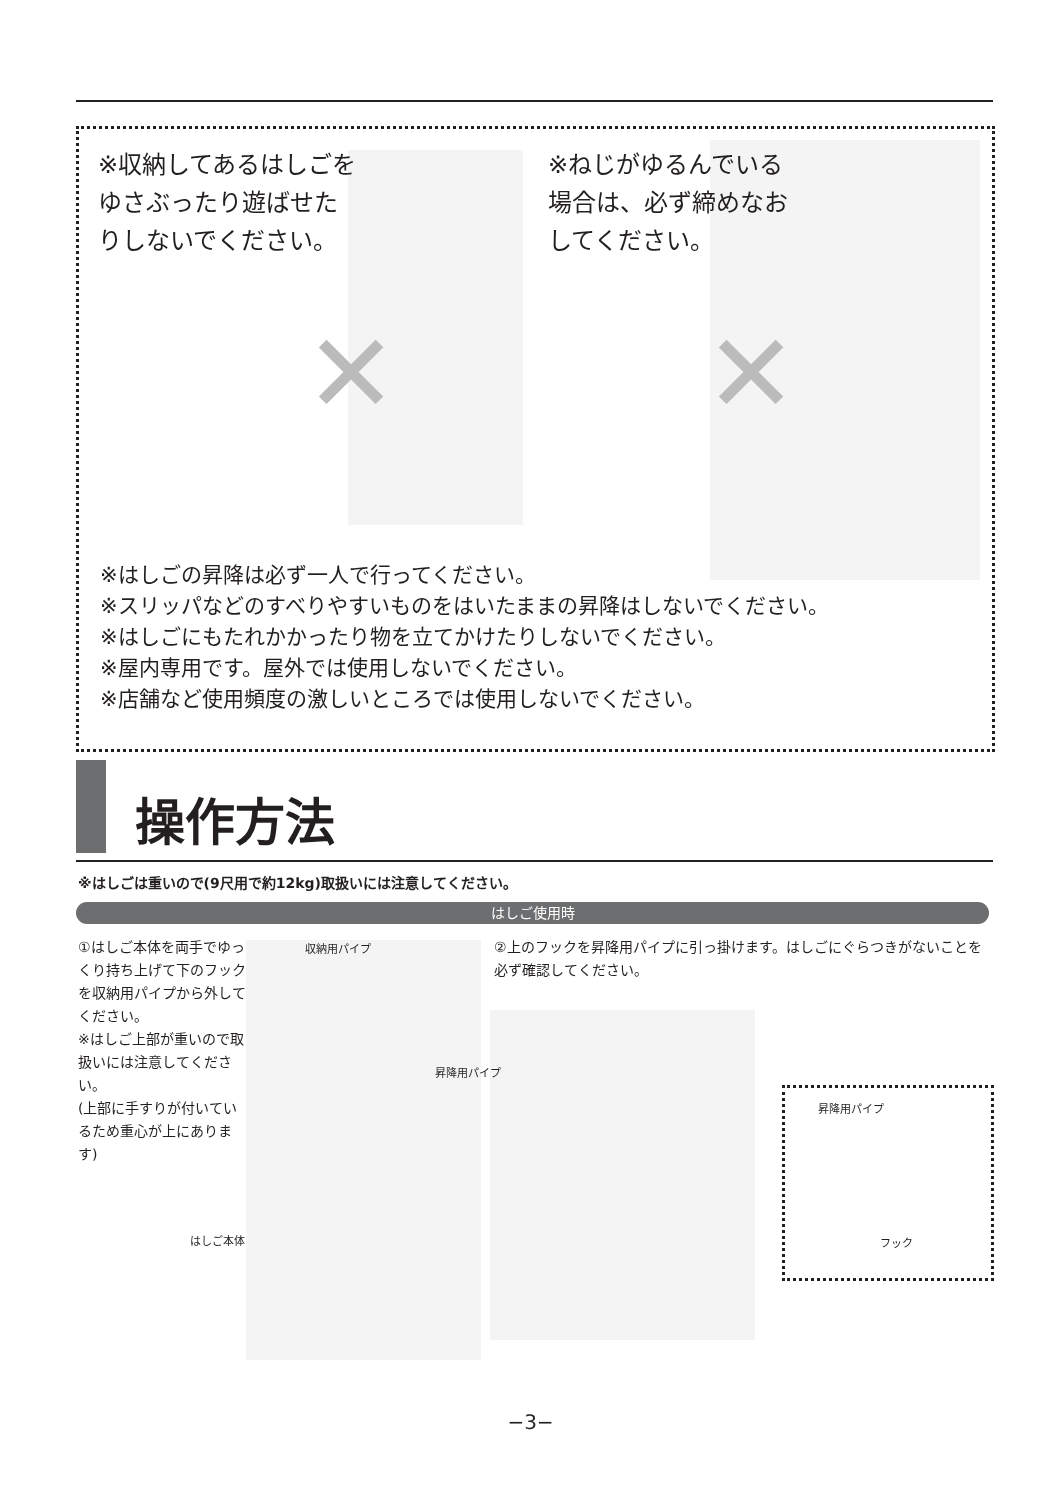✕ ✕
※収納してあるはしごをゆさぶったり遊ばせたりしないでください。
※ねじがゆるんでいる場合は、必ず締めなおしてください。
※はしごの昇降は必ず一人で行ってください。
※スリッパなどのすべりやすいものをはいたままの昇降はしないでください。
※はしごにもたれかかったり物を立てかけたりしないでください。
※屋内専用です。屋外では使用しないでください。
※店舗など使用頻度の激しいところでは使用しないでください。
操作方法
※はしごは重いので(9尺用で約12kg)取扱いには注意してください。
はしご使用時
①はしご本体を両手でゆっくり持ち上げて下のフックを収納用パイプから外してください。
※はしご上部が重いので取扱いには注意してください。
(上部に手すりが付いているため重心が上にあります)
収納用パイプ
昇降用パイプ
はしご本体
②上のフックを昇降用パイプに引っ掛けます。はしごにぐらつきがないことを必ず確認してください。
昇降用パイプ
フック
−3−